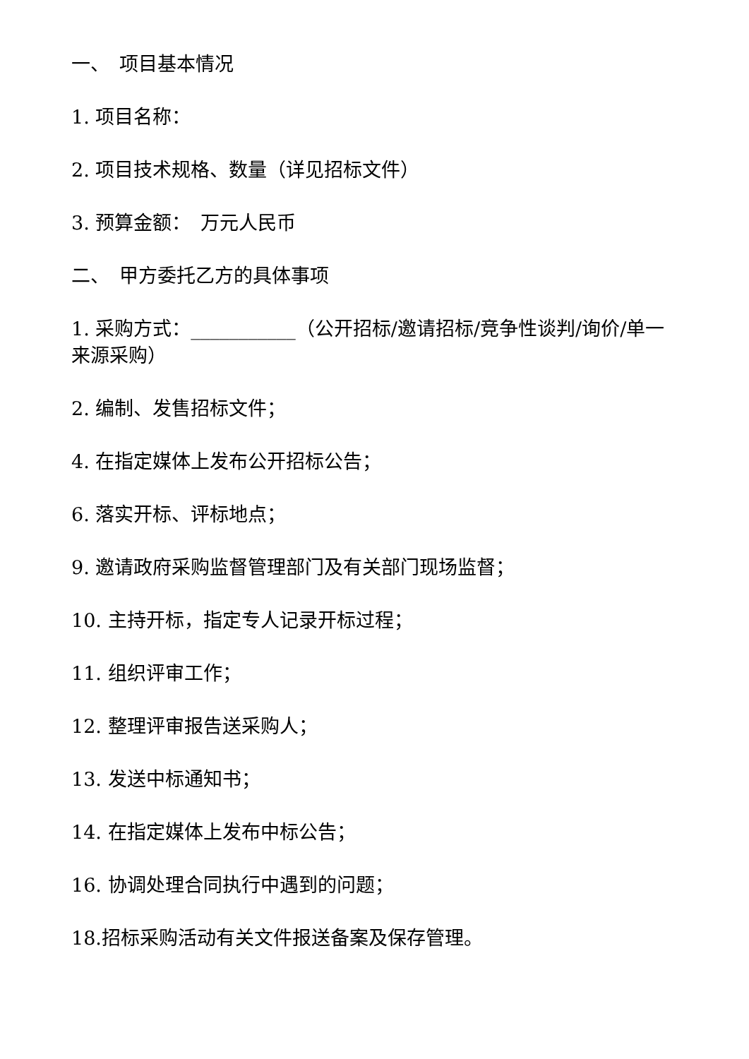一、　项目基本情况
1. 项目名称：
2. 项目技术规格、数量（详见招标文件）
3. 预算金额：　万元人民币
二、　甲方委托乙方的具体事项
1. 采购方式：___________（公开招标/邀请招标/竞争性谈判/询价/单一来源采购）
2. 编制、发售招标文件；
4. 在指定媒体上发布公开招标公告；
6. 落实开标、评标地点；
9. 邀请政府采购监督管理部门及有关部门现场监督；
10. 主持开标，指定专人记录开标过程；
11. 组织评审工作；
12. 整理评审报告送采购人；
13. 发送中标通知书；
14. 在指定媒体上发布中标公告；
16. 协调处理合同执行中遇到的问题；
18.招标采购活动有关文件报送备案及保存管理。